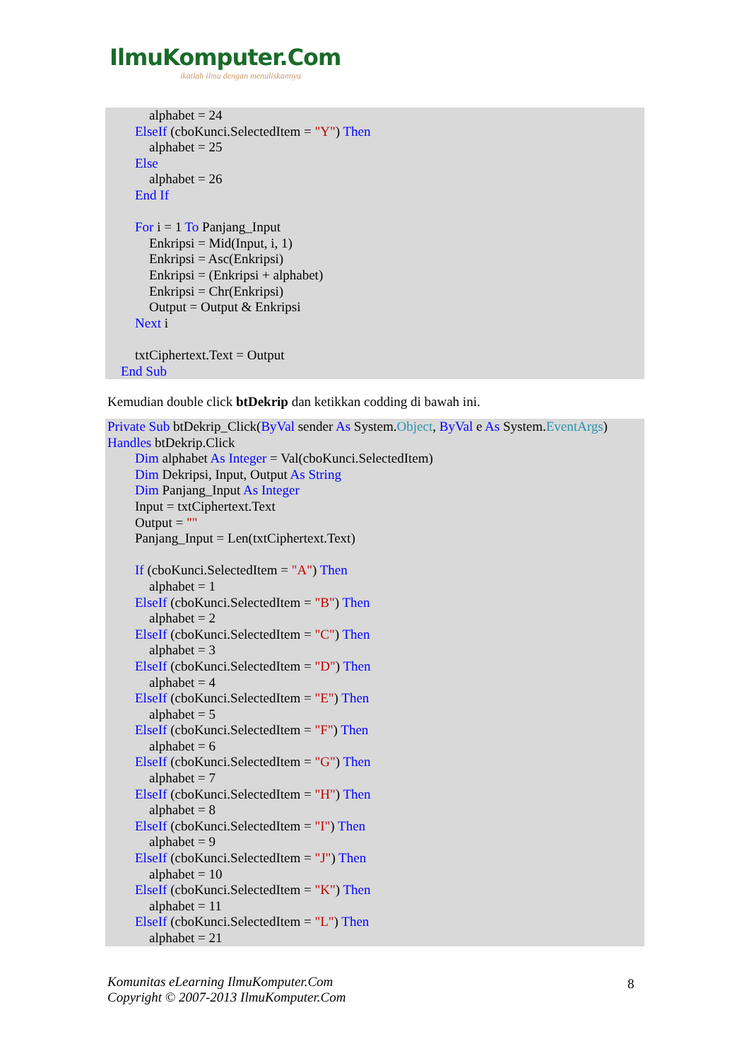IlmuKomputer.Com
ikatlah ilmu dengan menuliskannya
alphabet = 24
ElseIf (cboKunci.SelectedItem = "Y") Then
alphabet = 25
Else
alphabet = 26
End If
For i = 1 To Panjang_Input
Enkripsi = Mid(Input, i, 1)
Enkripsi = Asc(Enkripsi)
Enkripsi = (Enkripsi + alphabet)
Enkripsi = Chr(Enkripsi)
Output = Output & Enkripsi
Next i
txtCiphertext.Text = Output
End Sub
Kemudian double click btDekrip dan ketikkan codding di bawah ini.
Private Sub btDekrip_Click(ByVal sender As System.Object, ByVal e As System.EventArgs)
Handles btDekrip.Click
Dim alphabet As Integer = Val(cboKunci.SelectedItem)
Dim Dekripsi, Input, Output As String
Dim Panjang_Input As Integer
Input = txtCiphertext.Text
Output = ""
Panjang_Input = Len(txtCiphertext.Text)
If (cboKunci.SelectedItem = "A") Then
alphabet = 1
ElseIf (cboKunci.SelectedItem = "B") Then
alphabet = 2
ElseIf (cboKunci.SelectedItem = "C") Then
alphabet = 3
ElseIf (cboKunci.SelectedItem = "D") Then
alphabet = 4
ElseIf (cboKunci.SelectedItem = "E") Then
alphabet = 5
ElseIf (cboKunci.SelectedItem = "F") Then
alphabet = 6
ElseIf (cboKunci.SelectedItem = "G") Then
alphabet = 7
ElseIf (cboKunci.SelectedItem = "H") Then
alphabet = 8
ElseIf (cboKunci.SelectedItem = "I") Then
alphabet = 9
ElseIf (cboKunci.SelectedItem = "J") Then
alphabet = 10
ElseIf (cboKunci.SelectedItem = "K") Then
alphabet = 11
ElseIf (cboKunci.SelectedItem = "L") Then
alphabet = 21
Komunitas eLearning IlmuKomputer.Com
Copyright © 2007-2013 IlmuKomputer.Com
8